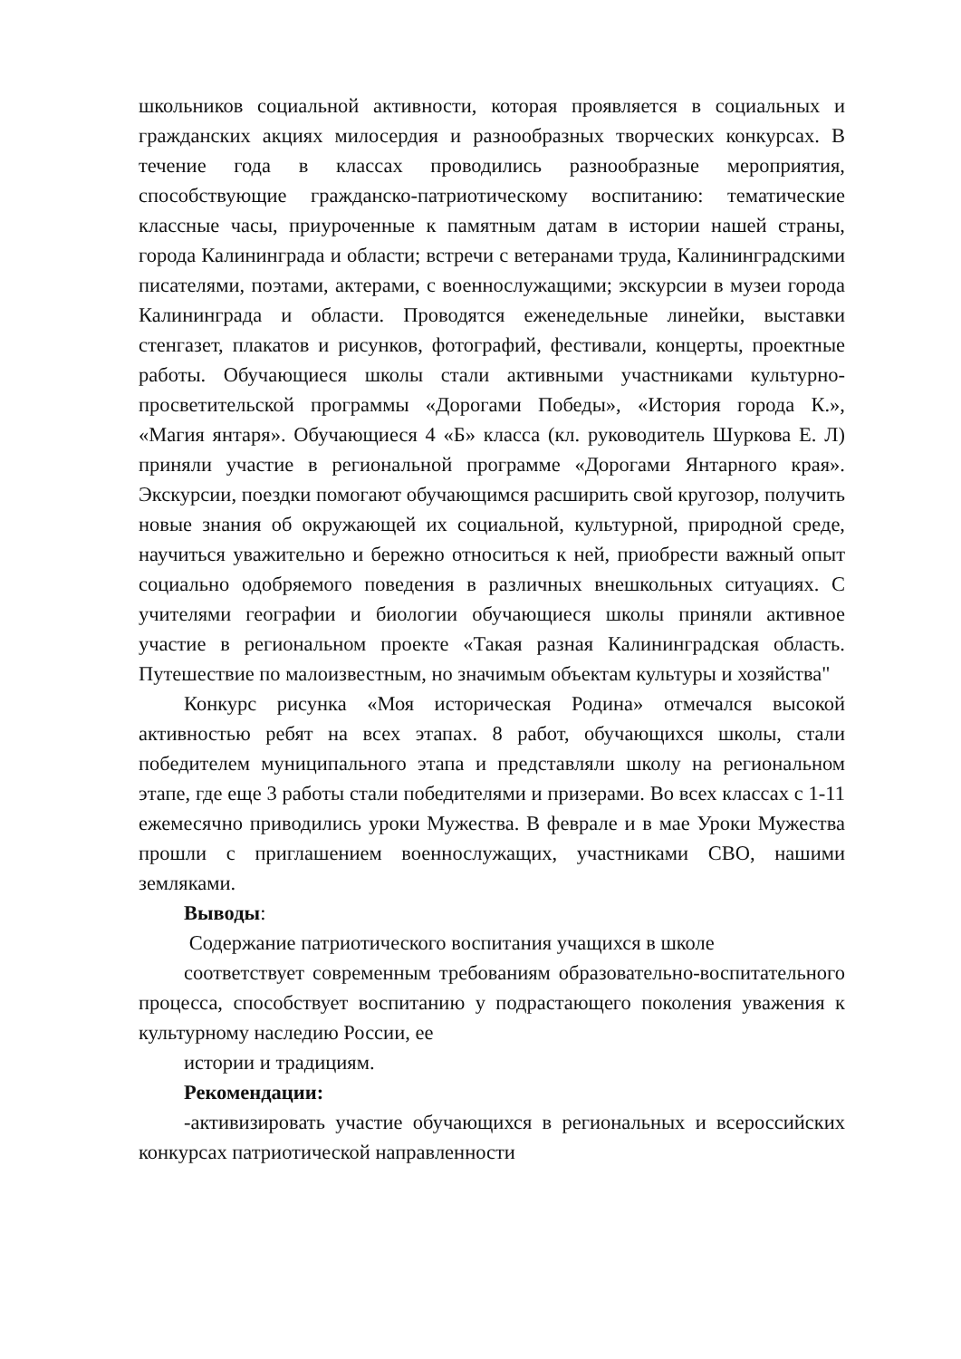школьников социальной активности, которая проявляется в социальных и гражданских акциях милосердия и разнообразных творческих конкурсах. В течение года в классах проводились разнообразные мероприятия, способствующие гражданско-патриотическому воспитанию: тематические классные часы, приуроченные к памятным датам в истории нашей страны, города Калининграда и области; встречи с ветеранами труда, Калининградскими писателями, поэтами, актерами, с военнослужащими; экскурсии в музеи города Калининграда и области. Проводятся еженедельные линейки, выставки стенгазет, плакатов и рисунков, фотографий, фестивали, концерты, проектные работы. Обучающиеся школы стали активными участниками культурно-просветительской программы «Дорогами Победы», «История города К.», «Магия янтаря». Обучающиеся 4 «Б» класса (кл. руководитель Шуркова Е. Л) приняли участие в региональной программе «Дорогами Янтарного края». Экскурсии, поездки помогают обучающимся расширить свой кругозор, получить новые знания об окружающей их социальной, культурной, природной среде, научиться уважительно и бережно относиться к ней, приобрести важный опыт социально одобряемого поведения в различных внешкольных ситуациях. С учителями географии и биологии обучающиеся школы приняли активное участие в региональном проекте «Такая разная Калининградская область. Путешествие по малоизвестным, но значимым объектам культуры и хозяйства"
Конкурс рисунка «Моя историческая Родина» отмечался высокой активностью ребят на всех этапах. 8 работ, обучающихся школы, стали победителем муниципального этапа и представляли школу на региональном этапе, где еще 3 работы стали победителями и призерами. Во всех классах с 1-11 ежемесячно приводились уроки Мужества. В феврале и в мае Уроки Мужества прошли с приглашением военнослужащих, участниками СВО, нашими земляками.
Выводы:
Содержание патриотического воспитания учащихся в школе
соответствует современным требованиям образовательно-воспитательного процесса, способствует воспитанию у подрастающего поколения уважения к культурному наследию России, ее
истории и традициям.
Рекомендации:
-активизировать участие обучающихся в региональных и всероссийских конкурсах патриотической направленности